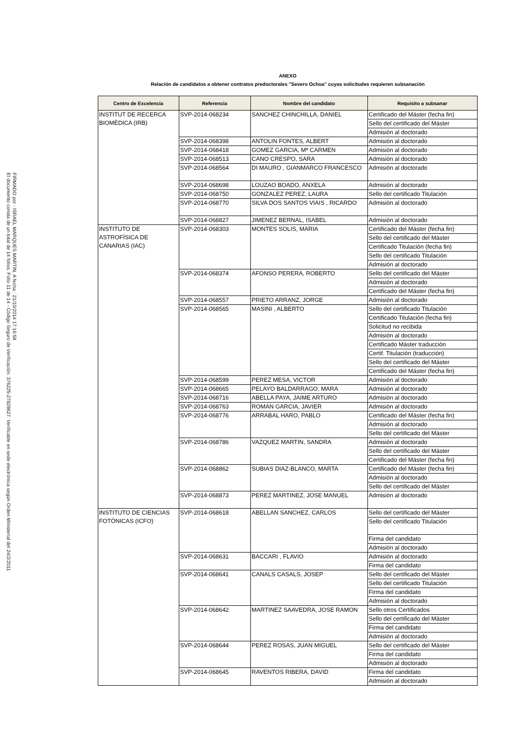FIRMADO por : ISRAEL MARQUES MARTIN. A fecha : 21/10/2014 17:16:58
El documento consta de un total de 14 folios. Folio 11 de 14 - Código Seguro de Verificación: 376225-27928627. Verificable en sede electrónica según Orden Ministerial del 24/2/2011
ANEXO
Relación de candidatos a obtener contratos predoctorales "Severo Ochoa" cuyas solicitudes requieren subsanación
| Centro de Excelencia | Referencia | Nombre del candidato | Requisito a subsanar |
| --- | --- | --- | --- |
| INSTITUT DE RECERCA BIOMÈDICA (IRB) | SVP-2014-068234 | SANCHEZ CHINCHILLA, DANIEL | Certificado del Máster (fecha fin) |
| | | | Sello del certificado del Máster |
| | | | Admisión al doctorado |
| | SVP-2014-068398 | ANTOLIN FONTES, ALBERT | Admisión al doctorado |
| | SVP-2014-068418 | GOMEZ GARCIA, Mª CARMEN | Admisión al doctorado |
| | SVP-2014-068513 | CANO CRESPO, SARA | Admisión al doctorado |
| | SVP-2014-068564 | DI MAURO , GIANMARCO FRANCESCO | Admisión al doctorado |
| | SVP-2014-068698 | LOUZAO BOADO, ANXELA | Admisión al doctorado |
| | SVP-2014-068750 | GONZALEZ PEREZ, LAURA | Sello del certificado Titulación |
| | SVP-2014-068770 | SILVA DOS SANTOS VIAIS , RICARDO | Admisión al doctorado |
| | SVP-2014-068827 | JIMENEZ BERNAL, ISABEL | Admisión al doctorado |
| INSTITUTO DE ASTROFÍSICA DE CANARIAS (IAC) | SVP-2014-068303 | MONTES SOLIS, MARIA | Certificado del Máster (fecha fin) |
| | | | Sello del certificado del Máster |
| | | | Certificado Titulación (fecha fin) |
| | | | Sello del certificado Titulación |
| | | | Admisión al doctorado |
| | SVP-2014-068374 | AFONSO PERERA, ROBERTO | Sello del certificado del Máster |
| | | | Admisión al doctorado |
| | | | Certificado del Máster (fecha fin) |
| | SVP-2014-068557 | PRIETO ARRANZ, JORGE | Admisión al doctorado |
| | SVP-2014-068565 | MASINI , ALBERTO | Sello del certificado Titulación |
| | | | Certificado Titulación (fecha fin) |
| | | | Solicitud no recibida |
| | | | Admisión al doctorado |
| | | | Certificado Máster traducción |
| | | | Certif. Titulación (traducción) |
| | | | Sello del certificado del Máster |
| | | | Certificado del Máster (fecha fin) |
| | SVP-2014-068599 | PEREZ MESA, VICTOR | Admisión al doctorado |
| | SVP-2014-068665 | PELAYO BALDARRAGO, MARA | Admisión al doctorado |
| | SVP-2014-068716 | ABELLA PAYA, JAIME ARTURO | Admisión al doctorado |
| | SVP-2014-068763 | ROMAN GARCIA, JAVIER | Admisión al doctorado |
| | SVP-2014-068776 | ARRABAL HARO, PABLO | Certificado del Máster (fecha fin) |
| | | | Admisión al doctorado |
| | | | Sello del certificado del Máster |
| | SVP-2014-068786 | VAZQUEZ MARTIN, SANDRA | Admisión al doctorado |
| | | | Sello del certificado del Máster |
| | | | Certificado del Máster (fecha fin) |
| | SVP-2014-068862 | SUBIAS DIAZ-BLANCO, MARTA | Certificado del Máster (fecha fin) |
| | | | Admisión al doctorado |
| | | | Sello del certificado del Máster |
| | SVP-2014-068873 | PEREZ MARTINEZ, JOSE MANUEL | Admisión al doctorado |
| INSTITUTO DE CIENCIAS FOTÓNICAS (ICFO) | SVP-2014-068618 | ABELLAN SANCHEZ, CARLOS | Sello del certificado del Máster |
| | | | Sello del certificado Titulación |
| | | | Firma del candidato |
| | | | Admisión al doctorado |
| | SVP-2014-068631 | BACCARI , FLAVIO | Admisión al doctorado |
| | | | Firma del candidato |
| | SVP-2014-068641 | CANALS CASALS, JOSEP | Sello del certificado del Máster |
| | | | Sello del certificado Titulación |
| | | | Firma del candidato |
| | | | Admisión al doctorado |
| | SVP-2014-068642 | MARTINEZ SAAVEDRA, JOSE RAMON | Sello otros Certificados |
| | | | Sello del certificado del Máster |
| | | | Firma del candidato |
| | | | Admisión al doctorado |
| | SVP-2014-068644 | PEREZ ROSAS, JUAN MIGUEL | Sello del certificado del Máster |
| | | | Firma del candidato |
| | | | Admisión al doctorado |
| | SVP-2014-068645 | RAVENTOS RIBERA, DAVID | Firma del candidato |
| | | | Admisión al doctorado |